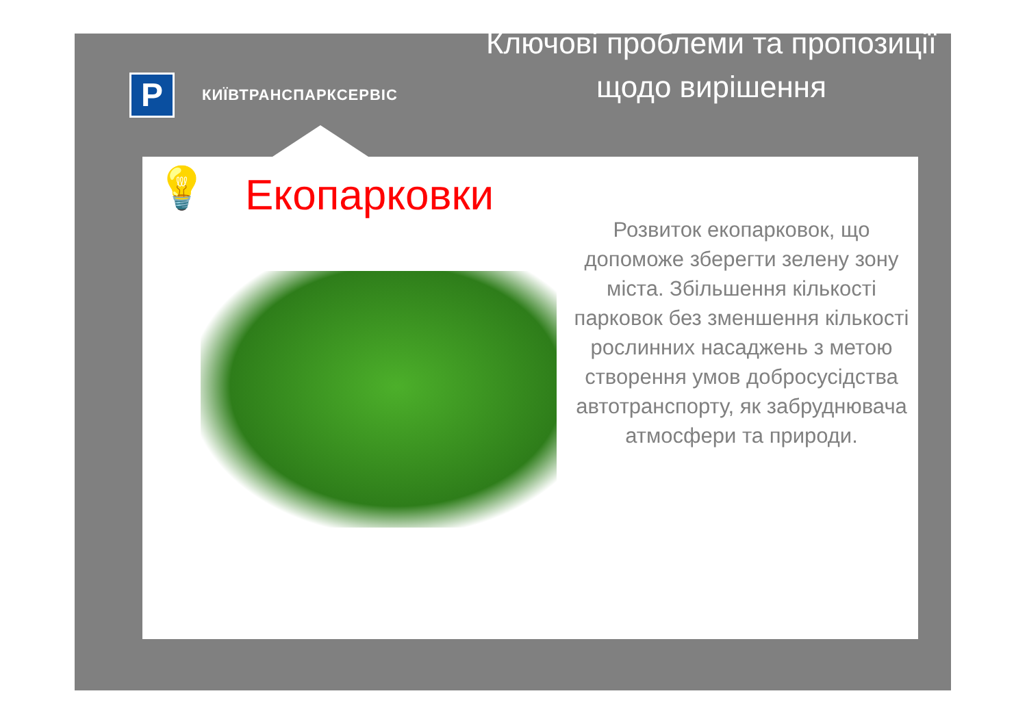P
КИЇВТРАНСПАРКСЕРВІС
Ключові проблеми та пропозиції щодо вирішення
💡 Екопарковки
Розвиток екопарковок, що допоможе зберегти зелену зону міста. Збільшення кількості парковок без зменшення кількості рослинних насаджень з метою створення умов добросусідства автотранспорту, як забруднювача атмосфери та природи.